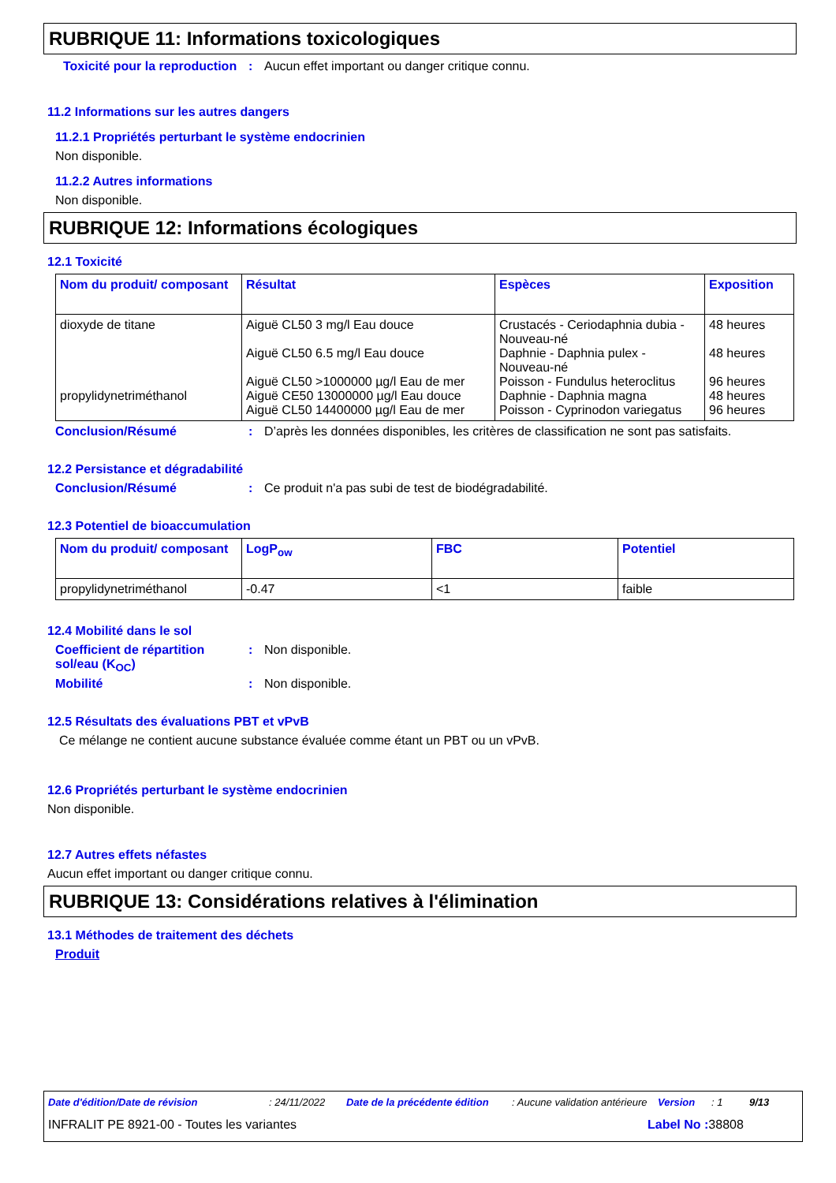RUBRIQUE 11: Informations toxicologiques
Toxicité pour la reproduction
: Aucun effet important ou danger critique connu.
11.2 Informations sur les autres dangers
11.2.1 Propriétés perturbant le système endocrinien
Non disponible.
11.2.2 Autres informations
Non disponible.
RUBRIQUE 12: Informations écologiques
12.1 Toxicité
| Nom du produit/ composant | Résultat | Espèces | Exposition |
| --- | --- | --- | --- |
| dioxyde de titane propylidynetriméthanol | Aiguë CL50 3 mg/l Eau douce Aiguë CL50 6.5 mg/l Eau douce Aiguë CL50 >1000000 µg/l Eau de mer Aiguë CE50 13000000 µg/l Eau douce Aiguë CL50 14400000 µg/l Eau de mer | Crustacés - Ceriodaphnia dubia - Nouveau-né Daphnie - Daphnia pulex - Nouveau-né Poisson - Fundulus heteroclitus Daphnie - Daphnia magna Poisson - Cyprinodon variegatus | 48 heures 48 heures 96 heures 48 heures 96 heures |
Conclusion/Résumé : D’après les données disponibles, les critères de classification ne sont pas satisfaits.
12.2 Persistance et dégradabilité
Conclusion/Résumé : Ce produit n'a pas subi de test de biodégradabilité.
12.3 Potentiel de bioaccumulation
| Nom du produit/ composant | LogP<sub>ow</sub> | FBC | Potentiel |
| --- | --- | --- | --- |
| propylidynetriméthanol | -0.47 | <1 | faible |
12.4 Mobilité dans le sol
Coefficient de répartition sol/eau (K<sub>OC</sub>)
: Non disponible.
Mobilité : Non disponible.
12.5 Résultats des évaluations PBT et vPvB
Ce mélange ne contient aucune substance évaluée comme étant un PBT ou un vPvB.
12.6 Propriétés perturbant le système endocrinien
Non disponible.
12.7 Autres effets néfastes
Aucun effet important ou danger critique connu.
RUBRIQUE 13: Considérations relatives à l'élimination
13.1 Méthodes de traitement des déchets
Produit
Date d'édition/Date de révision: 24/11/2022 Date de la précédente édition: Aucune validation antérieure Version: 1 9/13
INFRALIT PE 8921-00 - Toutes les variantes Label No : 38808